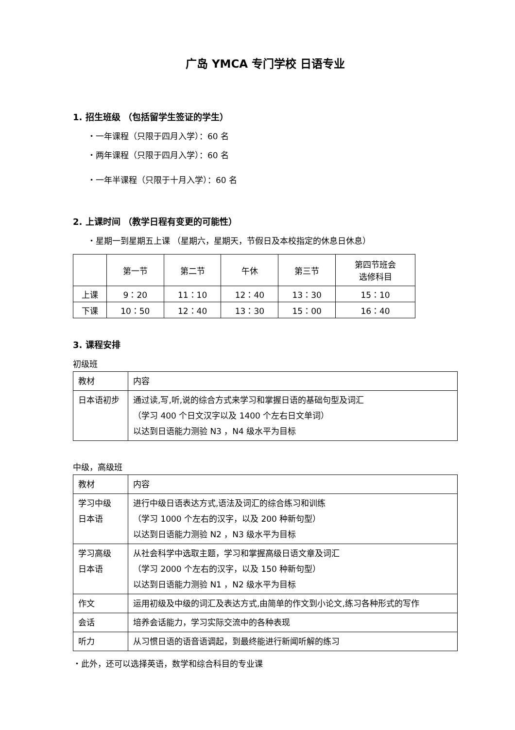广岛 YMCA 专门学校 日语专业
1. 招生班级 （包括留学生签证的学生）
・一年课程（只限于四月入学）：60 名
・两年课程（只限于四月入学）：60 名
・一年半课程（只限于十月入学）：60 名
2. 上课时间 （教学日程有变更的可能性）
・星期一到星期五上课 （星期六，星期天，节假日及本校指定的休息日休息）
| | 第一节 | 第二节 | 午休 | 第三节 | 第四节班会 选修科目 |
| 上课 | 9：20 | 11：10 | 12：40 | 13：30 | 15：10 |
| 下课 | 10：50 | 12：40 | 13：30 | 15：00 | 16：40 |
3. 课程安排
初级班
| 教材 | 内容 |
| 日本语初步 | 通过读,写,听,说的综合方式来学习和掌握日语的基础句型及词汇 （学习 400 个日文汉字以及 1400 个左右日文单词） 以达到日语能力测验 N3 ，N4 级水平为目标 |
中级，高级班
| 教材 | 内容 |
| 学习中级 日本语 | 进行中级日语表达方式,语法及词汇的综合练习和训练 （学习 1000 个左右的汉字，以及 200 种新句型） 以达到日语能力测验 N2 ，N3 级水平为目标 |
| 学习高级 日本语 | 从社会科学中选取主题，学习和掌握高级日语文章及词汇 （学习 2000 个左右的汉字，以及 150 种新句型） 以达到日语能力测验 N1 ，N2 级水平为目标 |
| 作文 | 运用初级及中级的词汇及表达方式,由简单的作文到小论文,练习各种形式的写作 |
| 会话 | 培养会话能力，学习实际交流中的各种表现 |
| 听力 | 从习惯日语的语音语调起，到最终能进行新闻听解的练习 |
・此外，还可以选择英语，数学和综合科目的专业课